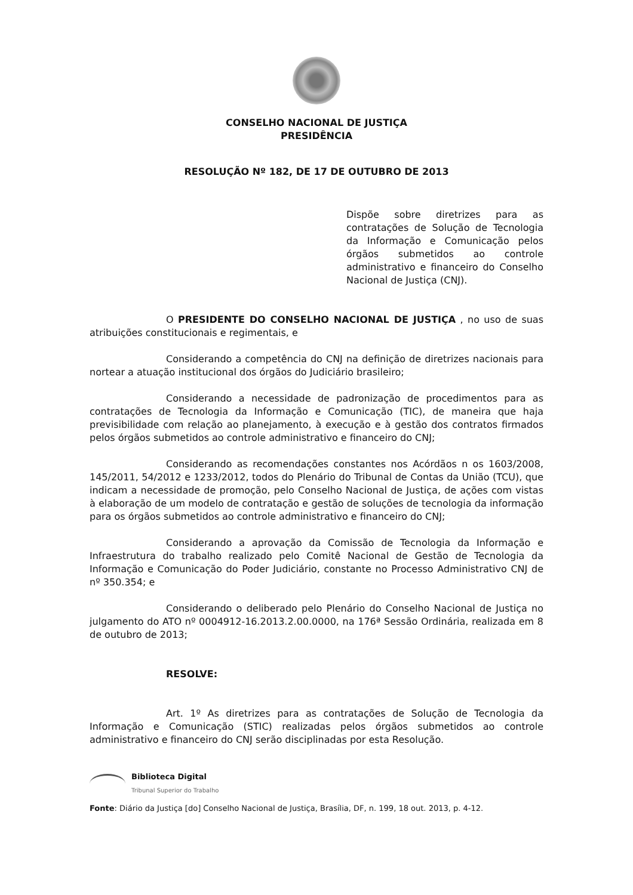CONSELHO NACIONAL DE JUSTIÇA
PRESIDÊNCIA
RESOLUÇÃO Nº 182, DE 17 DE OUTUBRO DE 2013
Dispõe sobre diretrizes para as contratações de Solução de Tecnologia da Informação e Comunicação pelos órgãos submetidos ao controle administrativo e financeiro do Conselho Nacional de Justiça (CNJ).
O PRESIDENTE DO CONSELHO NACIONAL DE JUSTIÇA , no uso de suas atribuições constitucionais e regimentais, e
Considerando a competência do CNJ na definição de diretrizes nacionais para nortear a atuação institucional dos órgãos do Judiciário brasileiro;
Considerando a necessidade de padronização de procedimentos para as contratações de Tecnologia da Informação e Comunicação (TIC), de maneira que haja previsibilidade com relação ao planejamento, à execução e à gestão dos contratos firmados pelos órgãos submetidos ao controle administrativo e financeiro do CNJ;
Considerando as recomendações constantes nos Acórdãos n os 1603/2008, 145/2011, 54/2012 e 1233/2012, todos do Plenário do Tribunal de Contas da União (TCU), que indicam a necessidade de promoção, pelo Conselho Nacional de Justiça, de ações com vistas à elaboração de um modelo de contratação e gestão de soluções de tecnologia da informação para os órgãos submetidos ao controle administrativo e financeiro do CNJ;
Considerando a aprovação da Comissão de Tecnologia da Informação e Infraestrutura do trabalho realizado pelo Comitê Nacional de Gestão de Tecnologia da Informação e Comunicação do Poder Judiciário, constante no Processo Administrativo CNJ de nº 350.354; e
Considerando o deliberado pelo Plenário do Conselho Nacional de Justiça no julgamento do ATO nº 0004912-16.2013.2.00.0000, na 176ª Sessão Ordinária, realizada em 8 de outubro de 2013;
RESOLVE:
Art. 1º As diretrizes para as contratações de Solução de Tecnologia da Informação e Comunicação (STIC) realizadas pelos órgãos submetidos ao controle administrativo e financeiro do CNJ serão disciplinadas por esta Resolução.
Biblioteca Digital
Tribunal Superior do Trabalho
Fonte: Diário da Justiça [do] Conselho Nacional de Justiça, Brasília, DF, n. 199, 18 out. 2013, p. 4-12.